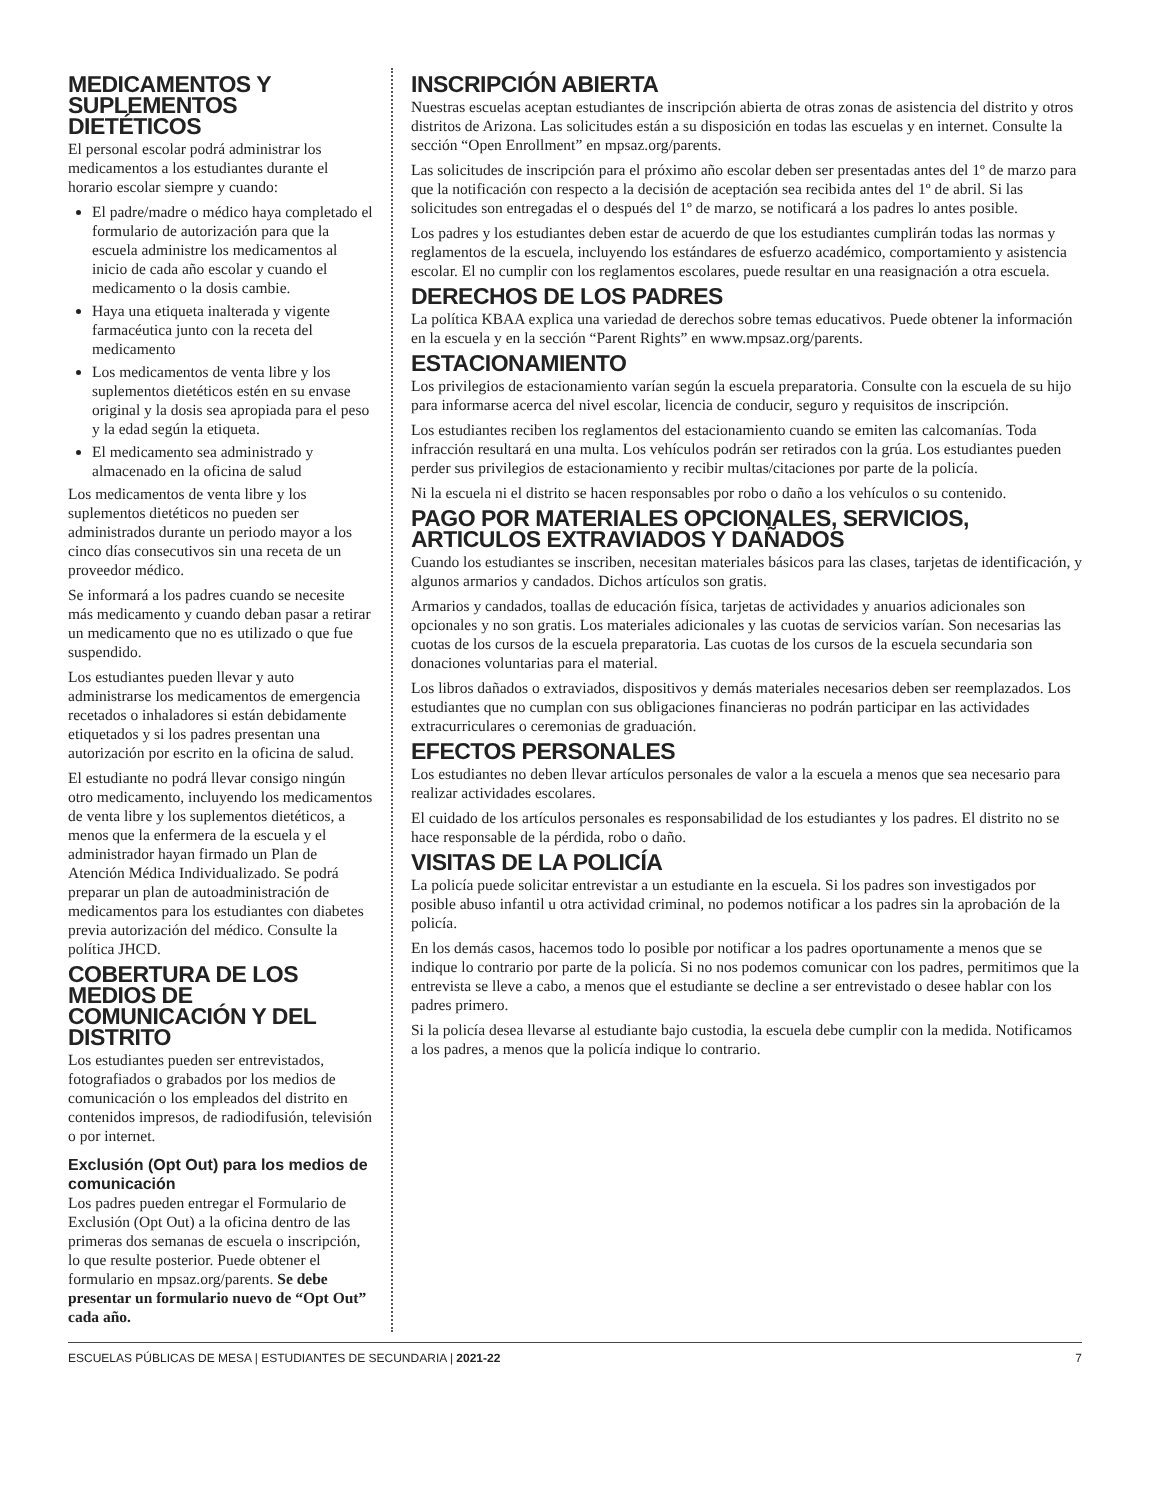MEDICAMENTOS Y SUPLEMENTOS DIETÉTICOS
El personal escolar podrá administrar los medicamentos a los estudiantes durante el horario escolar siempre y cuando:
El padre/madre o médico haya completado el formulario de autorización para que la escuela administre los medicamentos al inicio de cada año escolar y cuando el medicamento o la dosis cambie.
Haya una etiqueta inalterada y vigente farmacéutica junto con la receta del medicamento
Los medicamentos de venta libre y los suplementos dietéticos estén en su envase original y la dosis sea apropiada para el peso y la edad según la etiqueta.
El medicamento sea administrado y almacenado en la oficina de salud
Los medicamentos de venta libre y los suplementos dietéticos no pueden ser administrados durante un periodo mayor a los cinco días consecutivos sin una receta de un proveedor médico.
Se informará a los padres cuando se necesite más medicamento y cuando deban pasar a retirar un medicamento que no es utilizado o que fue suspendido.
Los estudiantes pueden llevar y auto administrarse los medicamentos de emergencia recetados o inhaladores si están debidamente etiquetados y si los padres presentan una autorización por escrito en la oficina de salud.
El estudiante no podrá llevar consigo ningún otro medicamento, incluyendo los medicamentos de venta libre y los suplementos dietéticos, a menos que la enfermera de la escuela y el administrador hayan firmado un Plan de Atención Médica Individualizado. Se podrá preparar un plan de autoadministración de medicamentos para los estudiantes con diabetes previa autorización del médico. Consulte la política JHCD.
COBERTURA DE LOS MEDIOS DE COMUNICACIÓN Y DEL DISTRITO
Los estudiantes pueden ser entrevistados, fotografiados o grabados por los medios de comunicación o los empleados del distrito en contenidos impresos, de radiodifusión, televisión o por internet.
Exclusión (Opt Out) para los medios de comunicación
Los padres pueden entregar el Formulario de Exclusión (Opt Out) a la oficina dentro de las primeras dos semanas de escuela o inscripción, lo que resulte posterior. Puede obtener el formulario en mpsaz.org/parents. Se debe presentar un formulario nuevo de “Opt Out” cada año.
INSCRIPCIÓN ABIERTA
Nuestras escuelas aceptan estudiantes de inscripción abierta de otras zonas de asistencia del distrito y otros distritos de Arizona. Las solicitudes están a su disposición en todas las escuelas y en internet. Consulte la sección “Open Enrollment” en mpsaz.org/parents.
Las solicitudes de inscripción para el próximo año escolar deben ser presentadas antes del 1º de marzo para que la notificación con respecto a la decisión de aceptación sea recibida antes del 1º de abril. Si las solicitudes son entregadas el o después del 1º de marzo, se notificará a los padres lo antes posible.
Los padres y los estudiantes deben estar de acuerdo de que los estudiantes cumplirán todas las normas y reglamentos de la escuela, incluyendo los estándares de esfuerzo académico, comportamiento y asistencia escolar. El no cumplir con los reglamentos escolares, puede resultar en una reasignación a otra escuela.
DERECHOS DE LOS PADRES
La política KBAA explica una variedad de derechos sobre temas educativos. Puede obtener la información en la escuela y en la sección “Parent Rights” en www.mpsaz.org/parents.
ESTACIONAMIENTO
Los privilegios de estacionamiento varían según la escuela preparatoria. Consulte con la escuela de su hijo para informarse acerca del nivel escolar, licencia de conducir, seguro y requisitos de inscripción.
Los estudiantes reciben los reglamentos del estacionamiento cuando se emiten las calcomanías. Toda infracción resultará en una multa. Los vehículos podrán ser retirados con la grúa. Los estudiantes pueden perder sus privilegios de estacionamiento y recibir multas/citaciones por parte de la policía.
Ni la escuela ni el distrito se hacen responsables por robo o daño a los vehículos o su contenido.
PAGO POR MATERIALES OPCIONALES, SERVICIOS, ARTICULOS EXTRAVIADOS Y DAÑADOS
Cuando los estudiantes se inscriben, necesitan materiales básicos para las clases, tarjetas de identificación, y algunos armarios y candados. Dichos artículos son gratis.
Armarios y candados, toallas de educación física, tarjetas de actividades y anuarios adicionales son opcionales y no son gratis. Los materiales adicionales y las cuotas de servicios varían. Son necesarias las cuotas de los cursos de la escuela preparatoria. Las cuotas de los cursos de la escuela secundaria son donaciones voluntarias para el material.
Los libros dañados o extraviados, dispositivos y demás materiales necesarios deben ser reemplazados. Los estudiantes que no cumplan con sus obligaciones financieras no podrán participar en las actividades extracurriculares o ceremonias de graduación.
EFECTOS PERSONALES
Los estudiantes no deben llevar artículos personales de valor a la escuela a menos que sea necesario para realizar actividades escolares.
El cuidado de los artículos personales es responsabilidad de los estudiantes y los padres. El distrito no se hace responsable de la pérdida, robo o daño.
VISITAS DE LA POLICÍA
La policía puede solicitar entrevistar a un estudiante en la escuela. Si los padres son investigados por posible abuso infantil u otra actividad criminal, no podemos notificar a los padres sin la aprobación de la policía.
En los demás casos, hacemos todo lo posible por notificar a los padres oportunamente a menos que se indique lo contrario por parte de la policía. Si no nos podemos comunicar con los padres, permitimos que la entrevista se lleve a cabo, a menos que el estudiante se decline a ser entrevistado o desee hablar con los padres primero.
Si la policía desea llevarse al estudiante bajo custodia, la escuela debe cumplir con la medida. Notificamos a los padres, a menos que la policía indique lo contrario.
ESCUELAS PÚBLICAS DE MESA | ESTUDIANTES DE SECUNDARIA | 2021-22 7